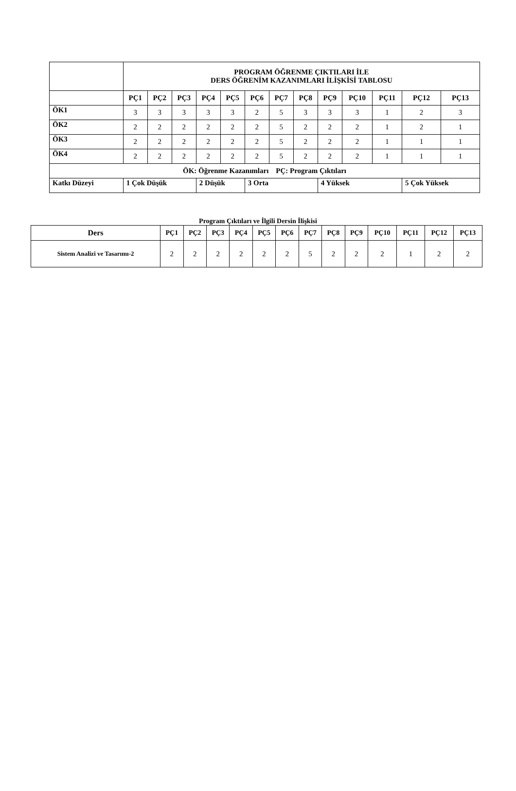| | PROGRAM ÖĞRENME ÇIKTILARI İLE DERS ÖĞRENİM KAZANIMLARI İLİŞKİSİ TABLOSU | | | | | | | | | | | | |
| | PÇ1 | PÇ2 | PÇ3 | PÇ4 | PÇ5 | PÇ6 | PÇ7 | PÇ8 | PÇ9 | PÇ10 | PÇ11 | PÇ12 | PÇ13 |
| ÖK1 | 3 | 3 | 3 | 3 | 3 | 2 | 5 | 3 | 3 | 3 | 1 | 2 | 3 |
| ÖK2 | 2 | 2 | 2 | 2 | 2 | 2 | 5 | 2 | 2 | 2 | 1 | 2 | 1 |
| ÖK3 | 2 | 2 | 2 | 2 | 2 | 2 | 5 | 2 | 2 | 2 | 1 | 1 | 1 |
| ÖK4 | 2 | 2 | 2 | 2 | 2 | 2 | 5 | 2 | 2 | 2 | 1 | 1 | 1 |
| ÖK: Öğrenme Kazanımları PÇ: Program Çıktıları | | | | | | | | | | | | | |
| Katkı Düzeyi | 1 Çok Düşük | | | 2 Düşük | | 3 Orta | | | 4 Yüksek | | | 5 Çok Yüksek | |
Program Çıktıları ve İlgili Dersin İlişkisi
| Ders | PÇ1 | PÇ2 | PÇ3 | PÇ4 | PÇ5 | PÇ6 | PÇ7 | PÇ8 | PÇ9 | PÇ10 | PÇ11 | PÇ12 | PÇ13 |
| --- | --- | --- | --- | --- | --- | --- | --- | --- | --- | --- | --- | --- | --- |
| Sistem Analizi ve Tasarımı-2 | 2 | 2 | 2 | 2 | 2 | 2 | 5 | 2 | 2 | 2 | 1 | 2 | 2 |